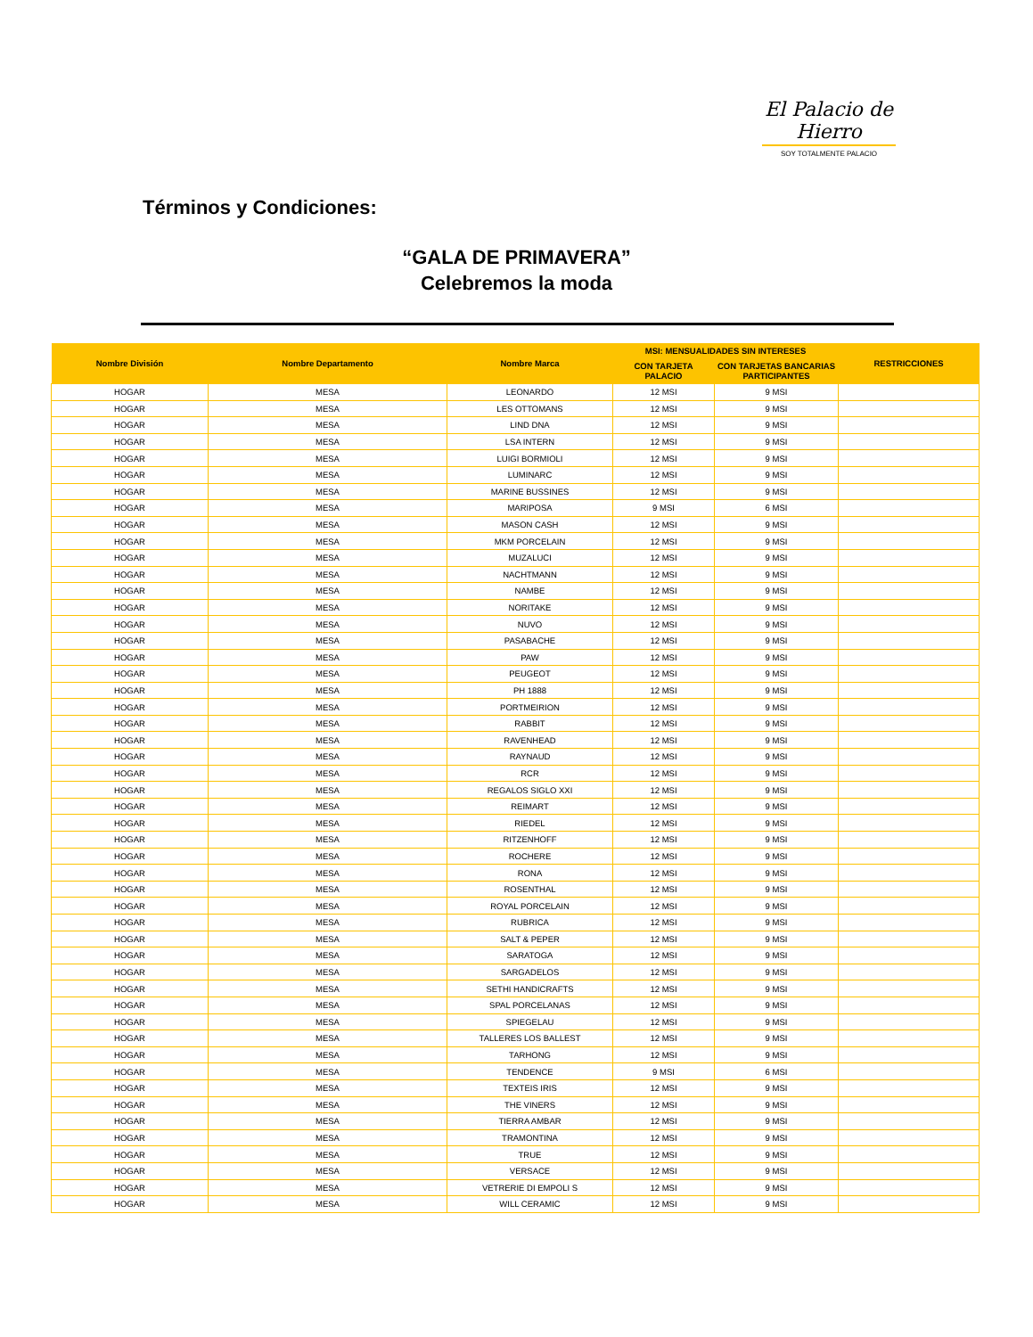El Palacio de Hierro
SOY TOTALMENTE PALACIO
Términos y Condiciones:
“GALA DE PRIMAVERA”
Celebremos la moda
| Nombre División | Nombre Departamento | Nombre Marca | MSI: MENSUALIDADES SIN INTERESES | | RESTRICCIONES |
| --- | --- | --- | --- | --- | --- |
| | | | CON TARJETA PALACIO | CON TARJETAS BANCARIAS PARTICIPANTES | |
| HOGAR | MESA | LEONARDO | 12 MSI | 9 MSI | |
| HOGAR | MESA | LES OTTOMANS | 12 MSI | 9 MSI | |
| HOGAR | MESA | LIND DNA | 12 MSI | 9 MSI | |
| HOGAR | MESA | LSA INTERN | 12 MSI | 9 MSI | |
| HOGAR | MESA | LUIGI BORMIOLI | 12 MSI | 9 MSI | |
| HOGAR | MESA | LUMINARC | 12 MSI | 9 MSI | |
| HOGAR | MESA | MARINE BUSSINES | 12 MSI | 9 MSI | |
| HOGAR | MESA | MARIPOSA | 9 MSI | 6 MSI | |
| HOGAR | MESA | MASON CASH | 12 MSI | 9 MSI | |
| HOGAR | MESA | MKM PORCELAIN | 12 MSI | 9 MSI | |
| HOGAR | MESA | MUZALUCI | 12 MSI | 9 MSI | |
| HOGAR | MESA | NACHTMANN | 12 MSI | 9 MSI | |
| HOGAR | MESA | NAMBE | 12 MSI | 9 MSI | |
| HOGAR | MESA | NORITAKE | 12 MSI | 9 MSI | |
| HOGAR | MESA | NUVO | 12 MSI | 9 MSI | |
| HOGAR | MESA | PASABACHE | 12 MSI | 9 MSI | |
| HOGAR | MESA | PAW | 12 MSI | 9 MSI | |
| HOGAR | MESA | PEUGEOT | 12 MSI | 9 MSI | |
| HOGAR | MESA | PH 1888 | 12 MSI | 9 MSI | |
| HOGAR | MESA | PORTMEIRION | 12 MSI | 9 MSI | |
| HOGAR | MESA | RABBIT | 12 MSI | 9 MSI | |
| HOGAR | MESA | RAVENHEAD | 12 MSI | 9 MSI | |
| HOGAR | MESA | RAYNAUD | 12 MSI | 9 MSI | |
| HOGAR | MESA | RCR | 12 MSI | 9 MSI | |
| HOGAR | MESA | REGALOS SIGLO XXI | 12 MSI | 9 MSI | |
| HOGAR | MESA | REIMART | 12 MSI | 9 MSI | |
| HOGAR | MESA | RIEDEL | 12 MSI | 9 MSI | |
| HOGAR | MESA | RITZENHOFF | 12 MSI | 9 MSI | |
| HOGAR | MESA | ROCHERE | 12 MSI | 9 MSI | |
| HOGAR | MESA | RONA | 12 MSI | 9 MSI | |
| HOGAR | MESA | ROSENTHAL | 12 MSI | 9 MSI | |
| HOGAR | MESA | ROYAL PORCELAIN | 12 MSI | 9 MSI | |
| HOGAR | MESA | RUBRICA | 12 MSI | 9 MSI | |
| HOGAR | MESA | SALT & PEPER | 12 MSI | 9 MSI | |
| HOGAR | MESA | SARATOGA | 12 MSI | 9 MSI | |
| HOGAR | MESA | SARGADELOS | 12 MSI | 9 MSI | |
| HOGAR | MESA | SETHI HANDICRAFTS | 12 MSI | 9 MSI | |
| HOGAR | MESA | SPAL PORCELANAS | 12 MSI | 9 MSI | |
| HOGAR | MESA | SPIEGELAU | 12 MSI | 9 MSI | |
| HOGAR | MESA | TALLERES LOS BALLEST | 12 MSI | 9 MSI | |
| HOGAR | MESA | TARHONG | 12 MSI | 9 MSI | |
| HOGAR | MESA | TENDENCE | 9 MSI | 6 MSI | |
| HOGAR | MESA | TEXTEIS IRIS | 12 MSI | 9 MSI | |
| HOGAR | MESA | THE VINERS | 12 MSI | 9 MSI | |
| HOGAR | MESA | TIERRA AMBAR | 12 MSI | 9 MSI | |
| HOGAR | MESA | TRAMONTINA | 12 MSI | 9 MSI | |
| HOGAR | MESA | TRUE | 12 MSI | 9 MSI | |
| HOGAR | MESA | VERSACE | 12 MSI | 9 MSI | |
| HOGAR | MESA | VETRERIE DI EMPOLI S | 12 MSI | 9 MSI | |
| HOGAR | MESA | WILL CERAMIC | 12 MSI | 9 MSI | |